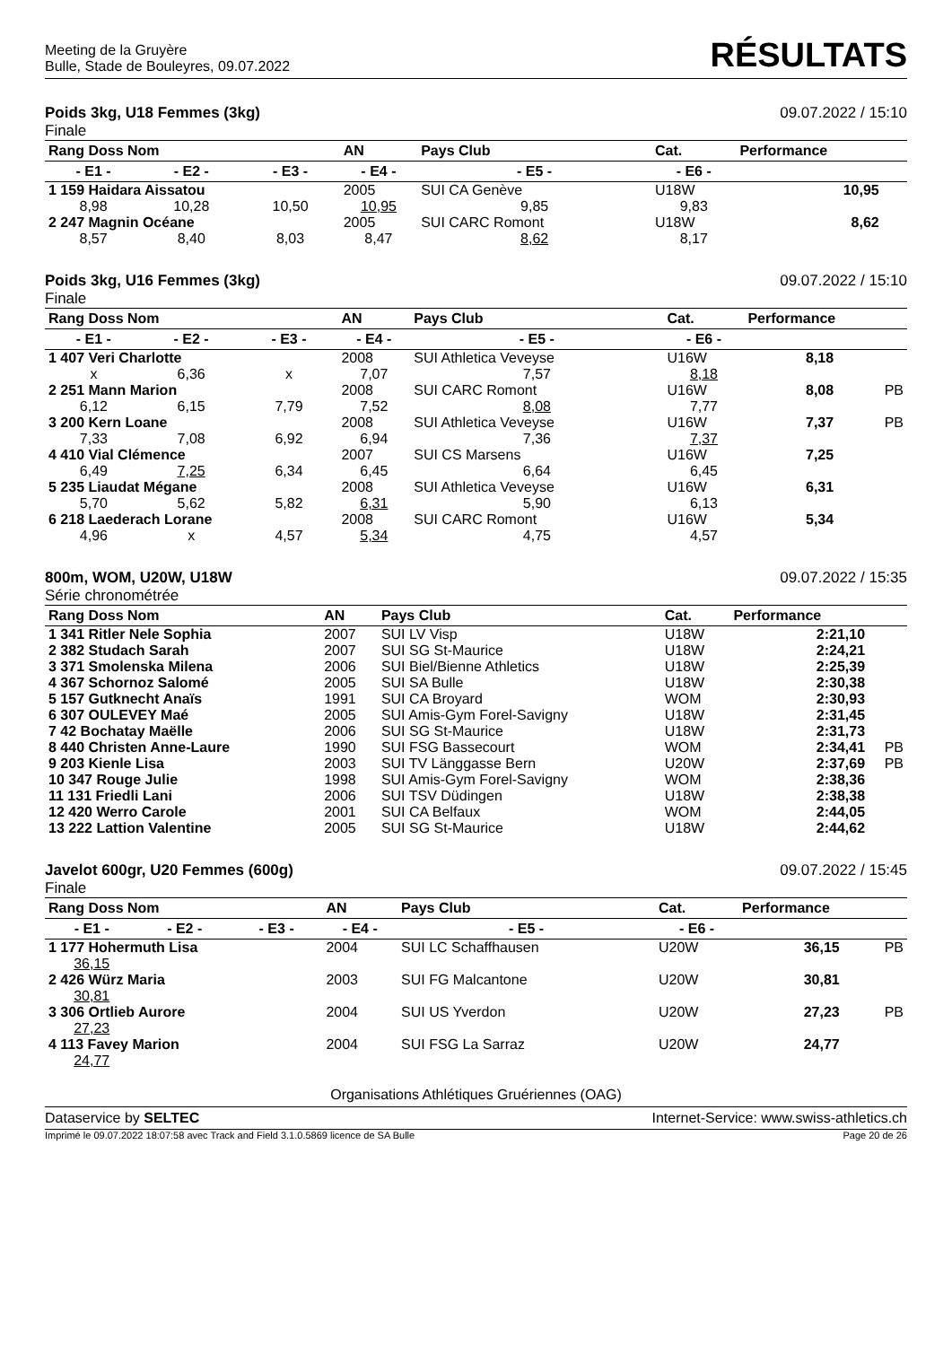Meeting de la Gruyère
Bulle, Stade de Bouleyres, 09.07.2022
RÉSULTATS
Poids 3kg, U18 Femmes (3kg)
Finale
09.07.2022 / 15:10
| Rang Doss Nom | | | AN | Pays Club | Cat. | Performance | |
| --- | --- | --- | --- | --- | --- | --- | --- |
| - E1 - | - E2 - | - E3 - | - E4 - | - E5 - | - E6 - | | |
| 1 159 Haidara Aissatou | | | 2005 | SUI CA Genève | U18W | 10,95 | |
| 8,98 | 10,28 | 10,50 | 10,95 | 9,85 | 9,83 | | |
| 2 247 Magnin Océane | | | 2005 | SUI CARC Romont | U18W | 8,62 | |
| 8,57 | 8,40 | 8,03 | 8,47 | 8,62 | 8,17 | | |
Poids 3kg, U16 Femmes (3kg)
Finale
09.07.2022 / 15:10
| Rang Doss Nom | | | AN | Pays Club | Cat. | Performance | |
| --- | --- | --- | --- | --- | --- | --- | --- |
| - E1 - | - E2 - | - E3 - | - E4 - | - E5 - | - E6 - | | |
| 1 407 Veri Charlotte | | | 2008 | SUI Athletica Veveyse | U16W | 8,18 | |
| x | 6,36 | x | 7,07 | 7,57 | 8,18 | | |
| 2 251 Mann Marion | | | 2008 | SUI CARC Romont | U16W | 8,08 | PB |
| 6,12 | 6,15 | 7,79 | 7,52 | 8,08 | 7,77 | | |
| 3 200 Kern Loane | | | 2008 | SUI Athletica Veveyse | U16W | 7,37 | PB |
| 7,33 | 7,08 | 6,92 | 6,94 | 7,36 | 7,37 | | |
| 4 410 Vial Clémence | | | 2007 | SUI CS Marsens | U16W | 7,25 | |
| 6,49 | 7,25 | 6,34 | 6,45 | 6,64 | 6,45 | | |
| 5 235 Liaudat Mégane | | | 2008 | SUI Athletica Veveyse | U16W | 6,31 | |
| 5,70 | 5,62 | 5,82 | 6,31 | 5,90 | 6,13 | | |
| 6 218 Laederach Lorane | | | 2008 | SUI CARC Romont | U16W | 5,34 | |
| 4,96 | x | 4,57 | 5,34 | 4,75 | 4,57 | | |
800m, WOM, U20W, U18W
Série chronométrée
09.07.2022 / 15:35
| Rang Doss Nom | AN | Pays Club | Cat. | Performance | |
| --- | --- | --- | --- | --- | --- |
| 1 341 Ritler Nele Sophia | 2007 | SUI LV Visp | U18W | 2:21,10 | |
| 2 382 Studach Sarah | 2007 | SUI SG St-Maurice | U18W | 2:24,21 | |
| 3 371 Smolenska Milena | 2006 | SUI Biel/Bienne Athletics | U18W | 2:25,39 | |
| 4 367 Schornoz Salomé | 2005 | SUI SA Bulle | U18W | 2:30,38 | |
| 5 157 Gutknecht Anaïs | 1991 | SUI CA Broyard | WOM | 2:30,93 | |
| 6 307 OULEVEY Maé | 2005 | SUI Amis-Gym Forel-Savigny | U18W | 2:31,45 | |
| 7 42 Bochatay Maëlle | 2006 | SUI SG St-Maurice | U18W | 2:31,73 | |
| 8 440 Christen Anne-Laure | 1990 | SUI FSG Bassecourt | WOM | 2:34,41 | PB |
| 9 203 Kienle Lisa | 2003 | SUI TV Länggasse Bern | U20W | 2:37,69 | PB |
| 10 347 Rouge Julie | 1998 | SUI Amis-Gym Forel-Savigny | WOM | 2:38,36 | |
| 11 131 Friedli Lani | 2006 | SUI TSV Düdingen | U18W | 2:38,38 | |
| 12 420 Werro Carole | 2001 | SUI CA Belfaux | WOM | 2:44,05 | |
| 13 222 Lattion Valentine | 2005 | SUI SG St-Maurice | U18W | 2:44,62 | |
Javelot 600gr, U20 Femmes (600g)
Finale
09.07.2022 / 15:45
| Rang Doss Nom | | | AN | Pays Club | Cat. | Performance | |
| --- | --- | --- | --- | --- | --- | --- | --- |
| - E1 - | - E2 - | - E3 - | - E4 - | - E5 - | - E6 - | | |
| 1 177 Hohermuth Lisa | | | 2004 | SUI LC Schaffhausen | U20W | 36,15 | PB |
| 36,15 | | | | | | | |
| 2 426 Würz Maria | | | 2003 | SUI FG Malcantone | U20W | 30,81 | |
| 30,81 | | | | | | | |
| 3 306 Ortlieb Aurore | | | 2004 | SUI US Yverdon | U20W | 27,23 | PB |
| 27,23 | | | | | | | |
| 4 113 Favey Marion | | | 2004 | SUI FSG La Sarraz | U20W | 24,77 | |
| 24,77 | | | | | | | |
Organisations Athlétiques Gruériennes (OAG)
Dataservice by SELTEC Internet-Service: www.swiss-athletics.ch
Imprimé le 09.07.2022 18:07:58 avec Track and Field 3.1.0.5869 licence de SA Bulle
Page 20 de 26